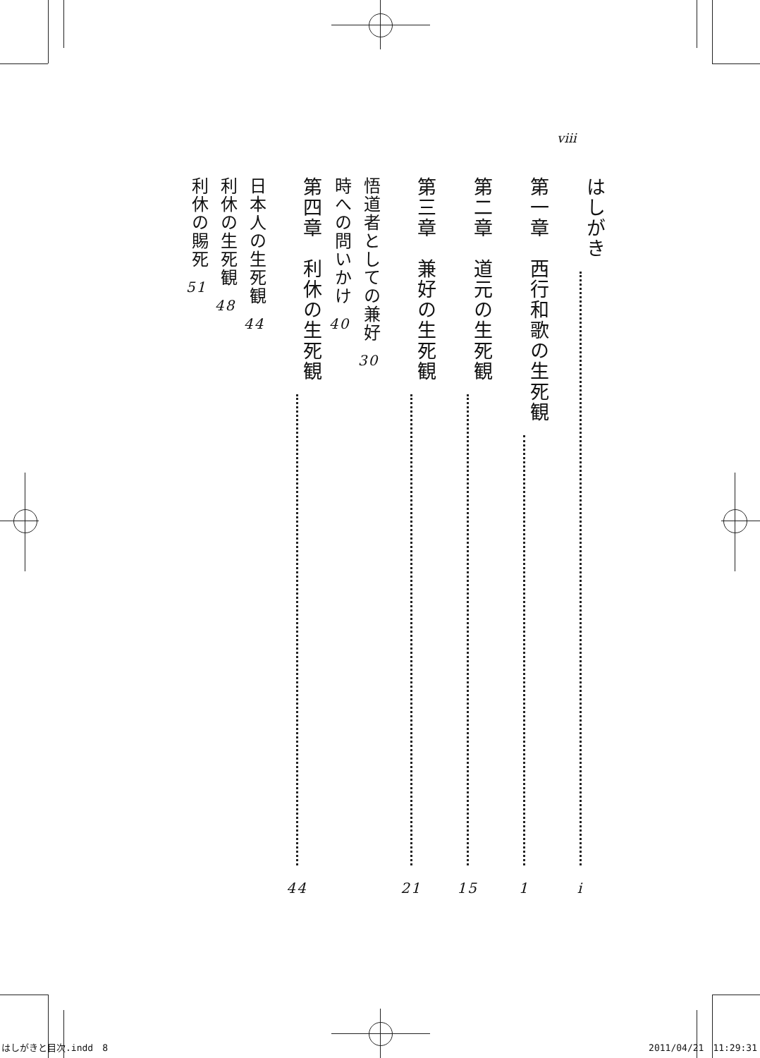viii
はしがき i
第一章　西行和歌の生死観 1
第二章　道元の生死観 15
第三章　兼好の生死観 21
悟道者としての兼好 30
時への問いかけ 40
第四章　利休の生死観 44
日本人の生死観 44
利休の生死観 48
利休の賜死 51
はしがきと目次.indd　8 2011/04/21　11:29:31